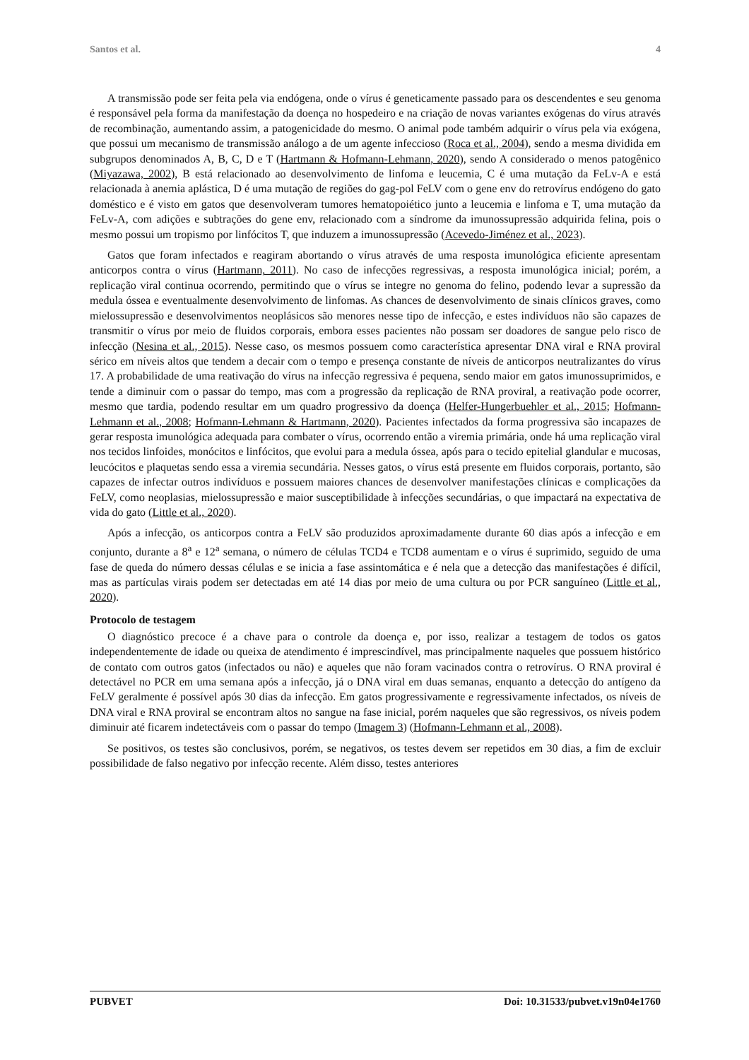Santos et al. 4
A transmissão pode ser feita pela via endógena, onde o vírus é geneticamente passado para os descendentes e seu genoma é responsável pela forma da manifestação da doença no hospedeiro e na criação de novas variantes exógenas do vírus através de recombinação, aumentando assim, a patogenicidade do mesmo. O animal pode também adquirir o vírus pela via exógena, que possui um mecanismo de transmissão análogo a de um agente infeccioso (Roca et al., 2004), sendo a mesma dividida em subgrupos denominados A, B, C, D e T (Hartmann & Hofmann-Lehmann, 2020), sendo A considerado o menos patogênico (Miyazawa, 2002), B está relacionado ao desenvolvimento de linfoma e leucemia, C é uma mutação da FeLv-A e está relacionada à anemia aplástica, D é uma mutação de regiões do gag-pol FeLV com o gene env do retrovírus endógeno do gato doméstico e é visto em gatos que desenvolveram tumores hematopoiético junto a leucemia e linfoma e T, uma mutação da FeLv-A, com adições e subtrações do gene env, relacionado com a síndrome da imunossupressão adquirida felina, pois o mesmo possui um tropismo por linfócitos T, que induzem a imunossupressão (Acevedo-Jiménez et al., 2023).
Gatos que foram infectados e reagiram abortando o vírus através de uma resposta imunológica eficiente apresentam anticorpos contra o vírus (Hartmann, 2011). No caso de infecções regressivas, a resposta imunológica inicial; porém, a replicação viral continua ocorrendo, permitindo que o vírus se integre no genoma do felino, podendo levar a supressão da medula óssea e eventualmente desenvolvimento de linfomas. As chances de desenvolvimento de sinais clínicos graves, como mielossupressão e desenvolvimentos neoplásicos são menores nesse tipo de infecção, e estes indivíduos não são capazes de transmitir o vírus por meio de fluidos corporais, embora esses pacientes não possam ser doadores de sangue pelo risco de infecção (Nesina et al., 2015). Nesse caso, os mesmos possuem como característica apresentar DNA viral e RNA proviral sérico em níveis altos que tendem a decair com o tempo e presença constante de níveis de anticorpos neutralizantes do vírus 17. A probabilidade de uma reativação do vírus na infecção regressiva é pequena, sendo maior em gatos imunossuprimidos, e tende a diminuir com o passar do tempo, mas com a progressão da replicação de RNA proviral, a reativação pode ocorrer, mesmo que tardia, podendo resultar em um quadro progressivo da doença (Helfer-Hungerbuehler et al., 2015; Hofmann-Lehmann et al., 2008; Hofmann-Lehmann & Hartmann, 2020). Pacientes infectados da forma progressiva são incapazes de gerar resposta imunológica adequada para combater o vírus, ocorrendo então a viremia primária, onde há uma replicação viral nos tecidos linfoides, monócitos e linfócitos, que evolui para a medula óssea, após para o tecido epitelial glandular e mucosas, leucócitos e plaquetas sendo essa a viremia secundária. Nesses gatos, o vírus está presente em fluidos corporais, portanto, são capazes de infectar outros indivíduos e possuem maiores chances de desenvolver manifestações clínicas e complicações da FeLV, como neoplasias, mielossupressão e maior susceptibilidade à infecções secundárias, o que impactará na expectativa de vida do gato (Little et al., 2020).
Após a infecção, os anticorpos contra a FeLV são produzidos aproximadamente durante 60 dias após a infecção e em conjunto, durante a 8<sup>a</sup> e 12<sup>a</sup> semana, o número de células TCD4 e TCD8 aumentam e o vírus é suprimido, seguido de uma fase de queda do número dessas células e se inicia a fase assintomática e é nela que a detecção das manifestações é difícil, mas as partículas virais podem ser detectadas em até 14 dias por meio de uma cultura ou por PCR sanguíneo (Little et al., 2020).
Protocolo de testagem
O diagnóstico precoce é a chave para o controle da doença e, por isso, realizar a testagem de todos os gatos independentemente de idade ou queixa de atendimento é imprescindível, mas principalmente naqueles que possuem histórico de contato com outros gatos (infectados ou não) e aqueles que não foram vacinados contra o retrovírus. O RNA proviral é detectável no PCR em uma semana após a infecção, já o DNA viral em duas semanas, enquanto a detecção do antígeno da FeLV geralmente é possível após 30 dias da infecção. Em gatos progressivamente e regressivamente infectados, os níveis de DNA viral e RNA proviral se encontram altos no sangue na fase inicial, porém naqueles que são regressivos, os níveis podem diminuir até ficarem indetectáveis com o passar do tempo (Imagem 3) (Hofmann-Lehmann et al., 2008).
Se positivos, os testes são conclusivos, porém, se negativos, os testes devem ser repetidos em 30 dias, a fim de excluir possibilidade de falso negativo por infecção recente. Além disso, testes anteriores
PUBVET Doi: 10.31533/pubvet.v19n04e1760